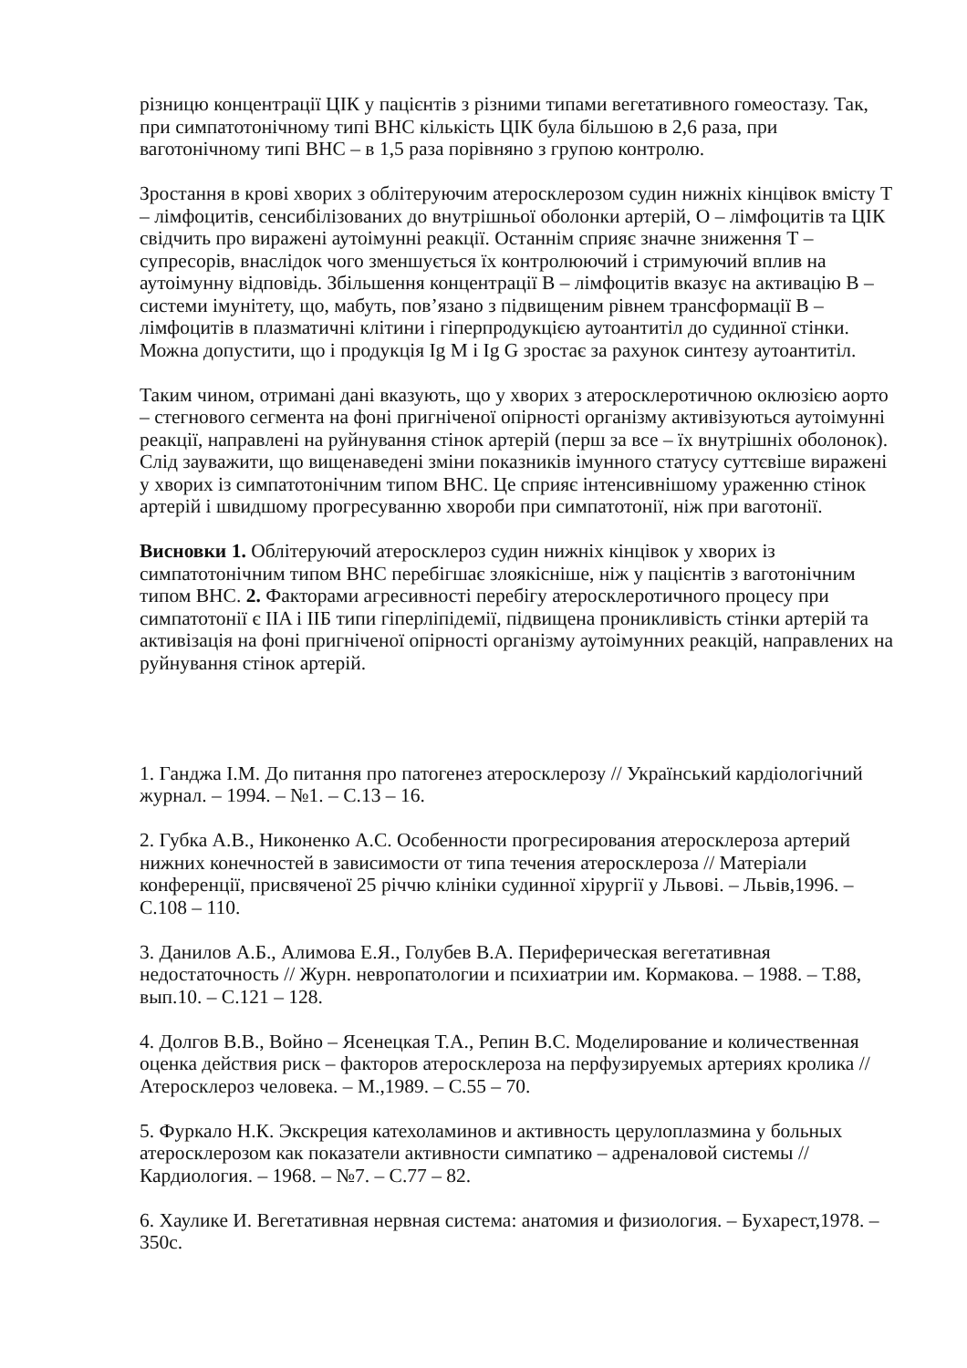різницю концентрації ЦІК у пацієнтів з різними типами вегетативного гомеостазу. Так, при симпатотонічному типі ВНС кількість ЦІК була більшою в 2,6 раза, при ваготонічному типі ВНС – в 1,5 раза порівняно з групою контролю.
Зростання в крові хворих з облітеруючим атеросклерозом судин нижніх кінцівок вмісту Т – лімфоцитів, сенсибілізованих до внутрішньої оболонки артерій, О – лімфоцитів та ЦІК свідчить про виражені аутоімунні реакції. Останнім сприяє значне зниження Т – супресорів, внаслідок чого зменшується їх контролюючий і стримуючий вплив на аутоімунну відповідь. Збільшення концентрації В – лімфоцитів вказує на активацію В – системи імунітету, що, мабуть, пов’язано з підвищеним рівнем трансформації В – лімфоцитів в плазматичні клітини і гіперпродукцією аутоантитіл до судинної стінки. Можна допустити, що і продукція Ig M і Ig G зростає за рахунок синтезу аутоантитіл.
Таким чином, отримані дані вказують, що у хворих з атеросклеротичною оклюзією аорто – стегнового сегмента на фоні пригніченої опірності організму активізуються аутоімунні реакції, направлені на руйнування стінок артерій (перш за все – їх внутрішніх оболонок). Слід зауважити, що вищенаведені зміни показників імунного статусу суттєвіше виражені у хворих із симпатотонічним типом ВНС. Це сприяє інтенсивнішому ураженню стінок артерій і швидшому прогресуванню хвороби при симпатотонії, ніж при ваготонії.
Висновки 1. Облітеруючий атеросклероз судин нижніх кінцівок у хворих із симпатотонічним типом ВНС перебігшає злоякісніше, ніж у пацієнтів з ваготонічним типом ВНС. 2. Факторами агресивності перебігу атеросклеротичного процесу при симпатотонії є IIA і IIБ типи гіперліпідемії, підвищена проникливість стінки артерій та активізація на фоні пригніченої опірності організму аутоімунних реакцій, направлених на руйнування стінок артерій.
1. Ганджа І.М. До питання про патогенез атеросклерозу // Український кардіологічний журнал. – 1994. – №1. – С.13 – 16.
2. Губка А.В., Никоненко А.С. Особенности прогресирования атеросклероза артерий нижних конечностей в зависимости от типа течения атеросклероза // Матеріали конференції, присвяченої 25 річчю клініки судинної хірургії у Львові. – Львів,1996. – С.108 – 110.
3. Данилов А.Б., Алимова Е.Я., Голубев В.А. Периферическая вегетативная недостаточность // Журн. невропатологии и психиатрии им. Кормакова. – 1988. – Т.88, вып.10. – С.121 – 128.
4. Долгов В.В., Войно – Ясенецкая Т.А., Репин В.С. Моделирование и количественная оценка действия риск – факторов атеросклероза на перфузируемых артериях кролика // Атеросклероз человека. – М.,1989. – С.55 – 70.
5. Фуркало Н.К. Экскреция катехоламинов и активность церулоплазмина у больных атеросклерозом как показатели активности симпатико – адреналовой системы // Кардиология. – 1968. – №7. – С.77 – 82.
6. Хаулике И. Вегетативная нервная система: анатомия и физиология. – Бухарест,1978. – 350с.